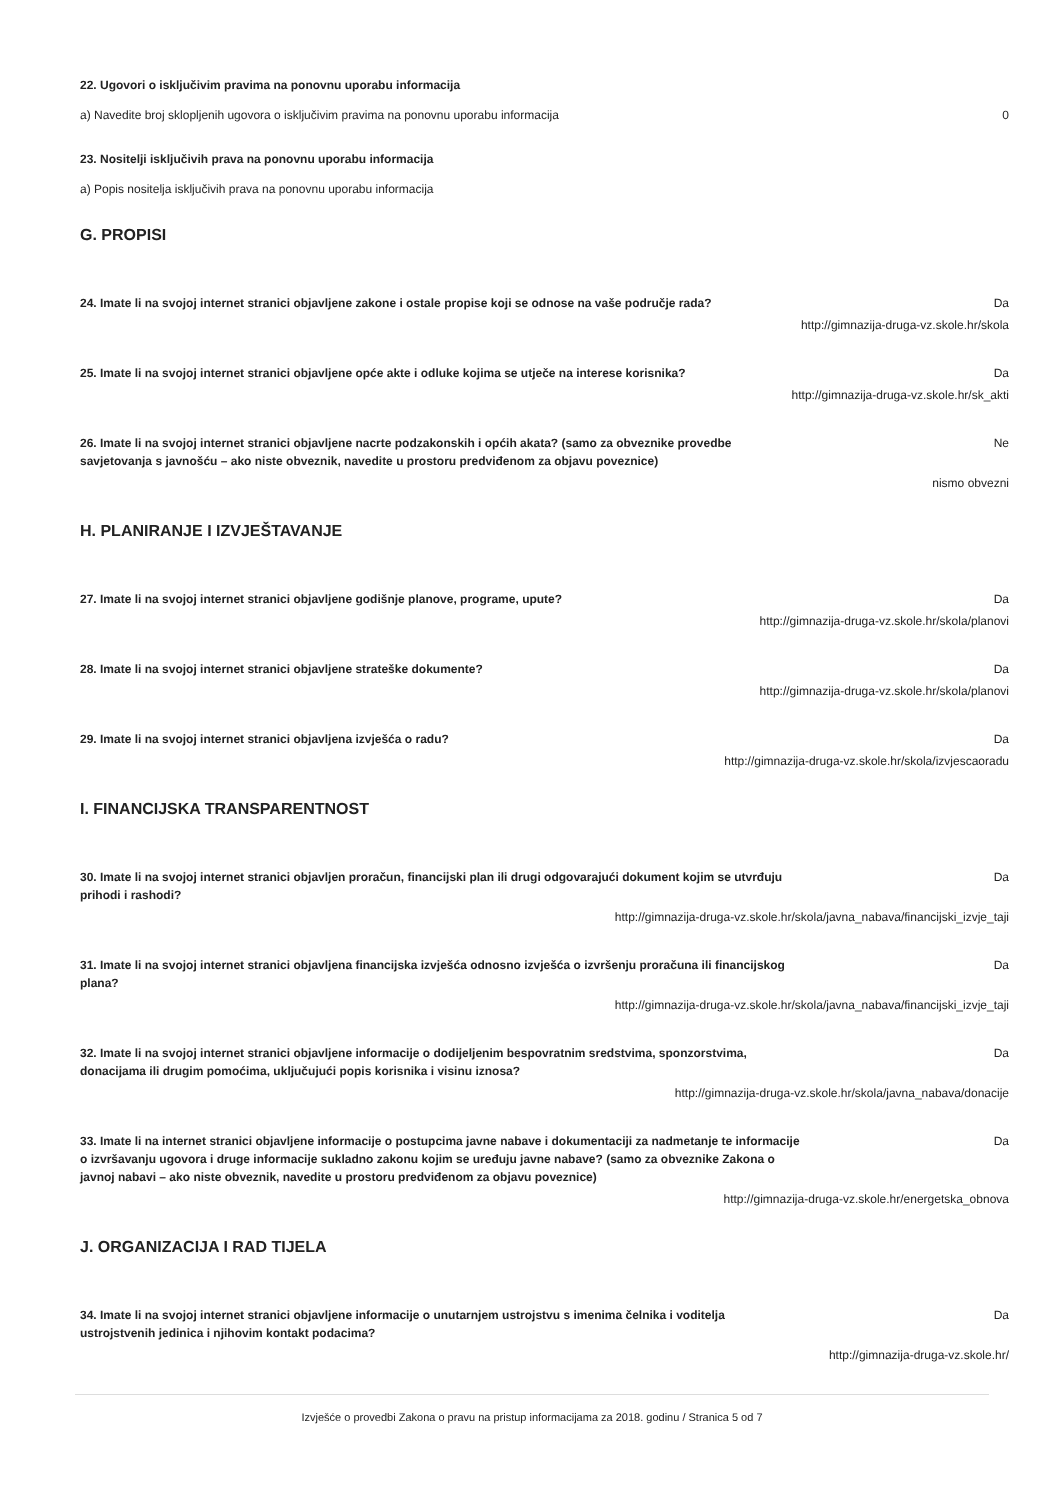22. Ugovori o isključivim pravima na ponovnu uporabu informacija
a) Navedite broj sklopljenih ugovora o isključivim pravima na ponovnu uporabu informacija 0
23. Nositelji isključivih prava na ponovnu uporabu informacija
a) Popis nositelja isključivih prava na ponovnu uporabu informacija
G. PROPISI
24. Imate li na svojoj internet stranici objavljene zakone i ostale propise koji se odnose na vaše područje rada?
Da
http://gimnazija-druga-vz.skole.hr/skola
25. Imate li na svojoj internet stranici objavljene opće akte i odluke kojima se utječe na interese korisnika?
Da
http://gimnazija-druga-vz.skole.hr/sk_akti
26. Imate li na svojoj internet stranici objavljene nacrte podzakonskih i općih akata? (samo za obveznike provedbe savjetovanja s javnošću – ako niste obveznik, navedite u prostoru predviđenom za objavu poveznice)
Ne
nismo obvezni
H. PLANIRANJE I IZVJEŠTAVANJE
27. Imate li na svojoj internet stranici objavljene godišnje planove, programe, upute? Da
http://gimnazija-druga-vz.skole.hr/skola/planovi
28. Imate li na svojoj internet stranici objavljene strateške dokumente? Da
http://gimnazija-druga-vz.skole.hr/skola/planovi
29. Imate li na svojoj internet stranici objavljena izvješća o radu? Da
http://gimnazija-druga-vz.skole.hr/skola/izvjescaoradu
I. FINANCIJSKA TRANSPARENTNOST
30. Imate li na svojoj internet stranici objavljen proračun, financijski plan ili drugi odgovarajući dokument kojim se utvrđuju prihodi i rashodi?
Da
http://gimnazija-druga-vz.skole.hr/skola/javna_nabava/financijski_izvje_taji
31. Imate li na svojoj internet stranici objavljena financijska izvješća odnosno izvješća o izvršenju proračuna ili financijskog plana?
Da
http://gimnazija-druga-vz.skole.hr/skola/javna_nabava/financijski_izvje_taji
32. Imate li na svojoj internet stranici objavljene informacije o dodijeljenim bespovratnim sredstvima, sponzorstvima, donacijama ili drugim pomoćima, uključujući popis korisnika i visinu iznosa?
Da
http://gimnazija-druga-vz.skole.hr/skola/javna_nabava/donacije
33. Imate li na internet stranici objavljene informacije o postupcima javne nabave i dokumentaciji za nadmetanje te informacije o izvršavanju ugovora i druge informacije sukladno zakonu kojim se uređuju javne nabave? (samo za obveznike Zakona o javnoj nabavi – ako niste obveznik, navedite u prostoru predviđenom za objavu poveznice)
Da
http://gimnazija-druga-vz.skole.hr/energetska_obnova
J. ORGANIZACIJA I RAD TIJELA
34. Imate li na svojoj internet stranici objavljene informacije o unutarnjem ustrojstvu s imenima čelnika i voditelja ustrojstvenih jedinica i njihovim kontakt podacima?
Da
http://gimnazija-druga-vz.skole.hr/
Izvješće o provedbi Zakona o pravu na pristup informacijama za 2018. godinu / Stranica 5 od 7